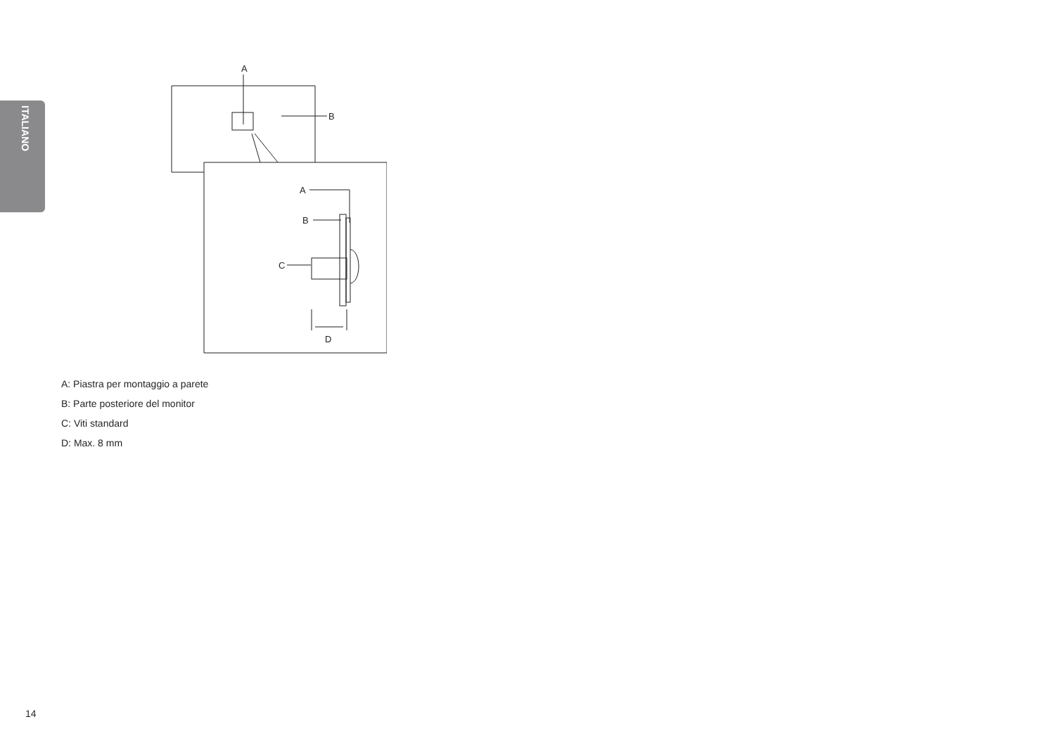ITALIANO
A
B
A
B
C
D
A: Piastra per montaggio a parete
B: Parte posteriore del monitor
C: Viti standard
D: Max. 8 mm
14